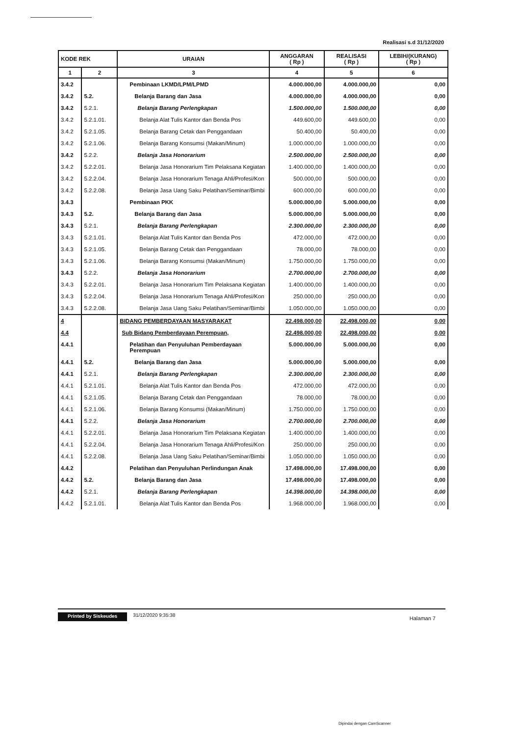Realisasi s.d 31/12/2020
| KODE REK | | URAIAN | ANGGARAN ( Rp ) | REALISASI ( Rp ) | LEBIH/(KURANG) ( Rp ) |
| --- | --- | --- | --- | --- | --- |
| 1 | 2 | 3 | 4 | 5 | 6 |
| 3.4.2 | | Pembinaan LKMD/LPM/LPMD | 4.000.000,00 | 4.000.000,00 | 0,00 |
| 3.4.2 | 5.2. | Belanja Barang dan Jasa | 4.000.000,00 | 4.000.000,00 | 0,00 |
| 3.4.2 | 5.2.1. | Belanja Barang Perlengkapan | 1.500.000,00 | 1.500.000,00 | 0,00 |
| 3.4.2 | 5.2.1.01. | Belanja Alat Tulis Kantor dan Benda Pos | 449.600,00 | 449.600,00 | 0,00 |
| 3.4.2 | 5.2.1.05. | Belanja Barang Cetak dan Penggandaan | 50.400,00 | 50.400,00 | 0,00 |
| 3.4.2 | 5.2.1.06. | Belanja Barang Konsumsi (Makan/Minum) | 1.000.000,00 | 1.000.000,00 | 0,00 |
| 3.4.2 | 5.2.2. | Belanja Jasa Honorarium | 2.500.000,00 | 2.500.000,00 | 0,00 |
| 3.4.2 | 5.2.2.01. | Belanja Jasa Honorarium Tim Pelaksana Kegiatan | 1.400.000,00 | 1.400.000,00 | 0,00 |
| 3.4.2 | 5.2.2.04. | Belanja Jasa Honorarium Tenaga Ahli/Profesi/Kon | 500.000,00 | 500.000,00 | 0,00 |
| 3.4.2 | 5.2.2.08. | Belanja Jasa Uang Saku Pelatihan/Seminar/Bimbi | 600.000,00 | 600.000,00 | 0,00 |
| 3.4.3 | | Pembinaan PKK | 5.000.000,00 | 5.000.000,00 | 0,00 |
| 3.4.3 | 5.2. | Belanja Barang dan Jasa | 5.000.000,00 | 5.000.000,00 | 0,00 |
| 3.4.3 | 5.2.1. | Belanja Barang Perlengkapan | 2.300.000,00 | 2.300.000,00 | 0,00 |
| 3.4.3 | 5.2.1.01. | Belanja Alat Tulis Kantor dan Benda Pos | 472.000,00 | 472.000,00 | 0,00 |
| 3.4.3 | 5.2.1.05. | Belanja Barang Cetak dan Penggandaan | 78.000,00 | 78.000,00 | 0,00 |
| 3.4.3 | 5.2.1.06. | Belanja Barang Konsumsi (Makan/Minum) | 1.750.000,00 | 1.750.000,00 | 0,00 |
| 3.4.3 | 5.2.2. | Belanja Jasa Honorarium | 2.700.000,00 | 2.700.000,00 | 0,00 |
| 3.4.3 | 5.2.2.01. | Belanja Jasa Honorarium Tim Pelaksana Kegiatan | 1.400.000,00 | 1.400.000,00 | 0,00 |
| 3.4.3 | 5.2.2.04. | Belanja Jasa Honorarium Tenaga Ahli/Profesi/Kon | 250.000,00 | 250.000,00 | 0,00 |
| 3.4.3 | 5.2.2.08. | Belanja Jasa Uang Saku Pelatihan/Seminar/Bimbi | 1.050.000,00 | 1.050.000,00 | 0,00 |
| 4 | | BIDANG PEMBERDAYAAN MASYARAKAT | 22.498.000,00 | 22.498.000,00 | 0,00 |
| 4.4 | | Sub Bidang Pemberdayaan Perempuan, | 22.498.000,00 | 22.498.000,00 | 0,00 |
| 4.4.1 | | Pelatihan dan Penyuluhan Pemberdayaan Perempuan | 5.000.000,00 | 5.000.000,00 | 0,00 |
| 4.4.1 | 5.2. | Belanja Barang dan Jasa | 5.000.000,00 | 5.000.000,00 | 0,00 |
| 4.4.1 | 5.2.1. | Belanja Barang Perlengkapan | 2.300.000,00 | 2.300.000,00 | 0,00 |
| 4.4.1 | 5.2.1.01. | Belanja Alat Tulis Kantor dan Benda Pos | 472.000,00 | 472.000,00 | 0,00 |
| 4.4.1 | 5.2.1.05. | Belanja Barang Cetak dan Penggandaan | 78.000,00 | 78.000,00 | 0,00 |
| 4.4.1 | 5.2.1.06. | Belanja Barang Konsumsi (Makan/Minum) | 1.750.000,00 | 1.750.000,00 | 0,00 |
| 4.4.1 | 5.2.2. | Belanja Jasa Honorarium | 2.700.000,00 | 2.700.000,00 | 0,00 |
| 4.4.1 | 5.2.2.01. | Belanja Jasa Honorarium Tim Pelaksana Kegiatan | 1.400.000,00 | 1.400.000,00 | 0,00 |
| 4.4.1 | 5.2.2.04. | Belanja Jasa Honorarium Tenaga Ahli/Profesi/Kon | 250.000,00 | 250.000,00 | 0,00 |
| 4.4.1 | 5.2.2.08. | Belanja Jasa Uang Saku Pelatihan/Seminar/Bimbi | 1.050.000,00 | 1.050.000,00 | 0,00 |
| 4.4.2 | | Pelatihan dan Penyuluhan Perlindungan Anak | 17.498.000,00 | 17.498.000,00 | 0,00 |
| 4.4.2 | 5.2. | Belanja Barang dan Jasa | 17.498.000,00 | 17.498.000,00 | 0,00 |
| 4.4.2 | 5.2.1. | Belanja Barang Perlengkapan | 14.398.000,00 | 14.398.000,00 | 0,00 |
| 4.4.2 | 5.2.1.01. | Belanja Alat Tulis Kantor dan Benda Pos | 1.968.000,00 | 1.968.000,00 | 0,00 |
Printed by Siskeudes 31/12/2020 9:35:38 Halaman 7
Dipindai dengan CamScanner